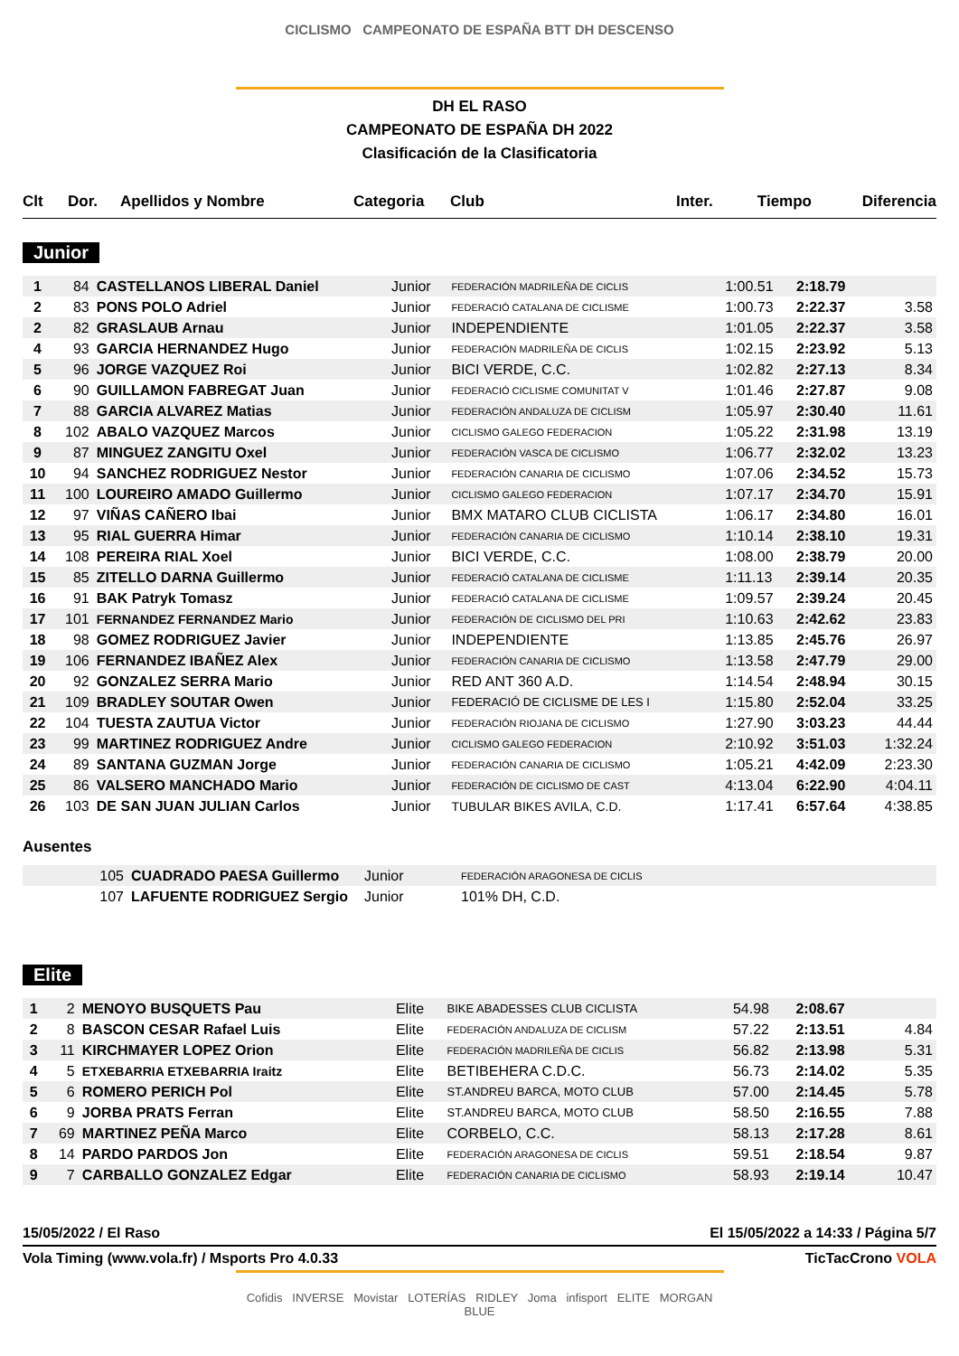CICLISMO CAMPEONATO DE ESPAÑA BTT DH DESCENSO
DH EL RASO
CAMPEONATO DE ESPAÑA DH 2022
Clasificación de la Clasificatoria
| Clt | Dor. | Apellidos y Nombre | Categoria | Club | Inter. | Tiempo | Diferencia |
| --- | --- | --- | --- | --- | --- | --- | --- |
Junior
| 1 | 84 | CASTELLANOS LIBERAL Daniel | Junior | FEDERACIÓN MADRILEÑA DE CICLIS | 1:00.51 | 2:18.79 | |
| 2 | 83 | PONS POLO Adriel | Junior | FEDERACIÓ CATALANA DE CICLISME | 1:00.73 | 2:22.37 | 3.58 |
| 2 | 82 | GRASLAUB Arnau | Junior | INDEPENDIENTE | 1:01.05 | 2:22.37 | 3.58 |
| 4 | 93 | GARCIA HERNANDEZ Hugo | Junior | FEDERACIÓN MADRILEÑA DE CICLIS | 1:02.15 | 2:23.92 | 5.13 |
| 5 | 96 | JORGE VAZQUEZ Roi | Junior | BICI VERDE, C.C. | 1:02.82 | 2:27.13 | 8.34 |
| 6 | 90 | GUILLAMON FABREGAT Juan | Junior | FEDERACIÓ CICLISME COMUNITAT V | 1:01.46 | 2:27.87 | 9.08 |
| 7 | 88 | GARCIA ALVAREZ Matias | Junior | FEDERACIÓN ANDALUZA DE CICLISM | 1:05.97 | 2:30.40 | 11.61 |
| 8 | 102 | ABALO VAZQUEZ Marcos | Junior | CICLISMO GALEGO FEDERACION | 1:05.22 | 2:31.98 | 13.19 |
| 9 | 87 | MINGUEZ ZANGITU Oxel | Junior | FEDERACIÓN VASCA DE CICLISMO | 1:06.77 | 2:32.02 | 13.23 |
| 10 | 94 | SANCHEZ RODRIGUEZ Nestor | Junior | FEDERACIÓN CANARIA DE CICLISMO | 1:07.06 | 2:34.52 | 15.73 |
| 11 | 100 | LOUREIRO AMADO Guillermo | Junior | CICLISMO GALEGO FEDERACION | 1:07.17 | 2:34.70 | 15.91 |
| 12 | 97 | VIÑAS CAÑERO Ibai | Junior | BMX MATARO CLUB CICLISTA | 1:06.17 | 2:34.80 | 16.01 |
| 13 | 95 | RIAL GUERRA Himar | Junior | FEDERACIÓN CANARIA DE CICLISMO | 1:10.14 | 2:38.10 | 19.31 |
| 14 | 108 | PEREIRA RIAL Xoel | Junior | BICI VERDE, C.C. | 1:08.00 | 2:38.79 | 20.00 |
| 15 | 85 | ZITELLO DARNA Guillermo | Junior | FEDERACIÓ CATALANA DE CICLISME | 1:11.13 | 2:39.14 | 20.35 |
| 16 | 91 | BAK Patryk Tomasz | Junior | FEDERACIÓ CATALANA DE CICLISME | 1:09.57 | 2:39.24 | 20.45 |
| 17 | 101 | FERNANDEZ FERNANDEZ Mario | Junior | FEDERACIÓN DE CICLISMO DEL PRI | 1:10.63 | 2:42.62 | 23.83 |
| 18 | 98 | GOMEZ RODRIGUEZ Javier | Junior | INDEPENDIENTE | 1:13.85 | 2:45.76 | 26.97 |
| 19 | 106 | FERNANDEZ IBAÑEZ Alex | Junior | FEDERACIÓN CANARIA DE CICLISMO | 1:13.58 | 2:47.79 | 29.00 |
| 20 | 92 | GONZALEZ SERRA Mario | Junior | RED ANT 360 A.D. | 1:14.54 | 2:48.94 | 30.15 |
| 21 | 109 | BRADLEY SOUTAR Owen | Junior | FEDERACIÓ DE CICLISME DE LES I | 1:15.80 | 2:52.04 | 33.25 |
| 22 | 104 | TUESTA ZAUTUA Victor | Junior | FEDERACIÓN RIOJANA DE CICLISMO | 1:27.90 | 3:03.23 | 44.44 |
| 23 | 99 | MARTINEZ RODRIGUEZ Andre | Junior | CICLISMO GALEGO FEDERACION | 2:10.92 | 3:51.03 | 1:32.24 |
| 24 | 89 | SANTANA GUZMAN Jorge | Junior | FEDERACIÓN CANARIA DE CICLISMO | 1:05.21 | 4:42.09 | 2:23.30 |
| 25 | 86 | VALSERO MANCHADO Mario | Junior | FEDERACIÓN DE CICLISMO DE CAST | 4:13.04 | 6:22.90 | 4:04.11 |
| 26 | 103 | DE SAN JUAN JULIAN Carlos | Junior | TUBULAR BIKES AVILA, C.D. | 1:17.41 | 6:57.64 | 4:38.85 |
Ausentes
| | 105 | CUADRADO PAESA Guillermo | Junior | FEDERACIÓN ARAGONESA DE CICLIS |
| | 107 | LAFUENTE RODRIGUEZ Sergio | Junior | 101% DH, C.D. |
Elite
| 1 | 2 | MENOYO BUSQUETS Pau | Elite | BIKE ABADESSES CLUB CICLISTA | 54.98 | 2:08.67 | |
| 2 | 8 | BASCON CESAR Rafael Luis | Elite | FEDERACIÓN ANDALUZA DE CICLISM | 57.22 | 2:13.51 | 4.84 |
| 3 | 11 | KIRCHMAYER LOPEZ Orion | Elite | FEDERACIÓN MADRILEÑA DE CICLIS | 56.82 | 2:13.98 | 5.31 |
| 4 | 5 | ETXEBARRIA ETXEBARRIA Iraitz | Elite | BETIBEHERA C.D.C. | 56.73 | 2:14.02 | 5.35 |
| 5 | 6 | ROMERO PERICH Pol | Elite | ST.ANDREU BARCA, MOTO CLUB | 57.00 | 2:14.45 | 5.78 |
| 6 | 9 | JORBA PRATS Ferran | Elite | ST.ANDREU BARCA, MOTO CLUB | 58.50 | 2:16.55 | 7.88 |
| 7 | 69 | MARTINEZ PEÑA Marco | Elite | CORBELO, C.C. | 58.13 | 2:17.28 | 8.61 |
| 8 | 14 | PARDO PARDOS Jon | Elite | FEDERACIÓN ARAGONESA DE CICLIS | 59.51 | 2:18.54 | 9.87 |
| 9 | 7 | CARBALLO GONZALEZ Edgar | Elite | FEDERACIÓN CANARIA DE CICLISMO | 58.93 | 2:19.14 | 10.47 |
15/05/2022 / El Raso El 15/05/2022 a 14:33 / Página 5/7
Vola Timing (www.vola.fr) / Msports Pro 4.0.33 TicTacCrono VOLA
Cofidis INVERSE Movistar LOTERÍAS RIDLEY Joma infisport ELITE MORGAN BLUE